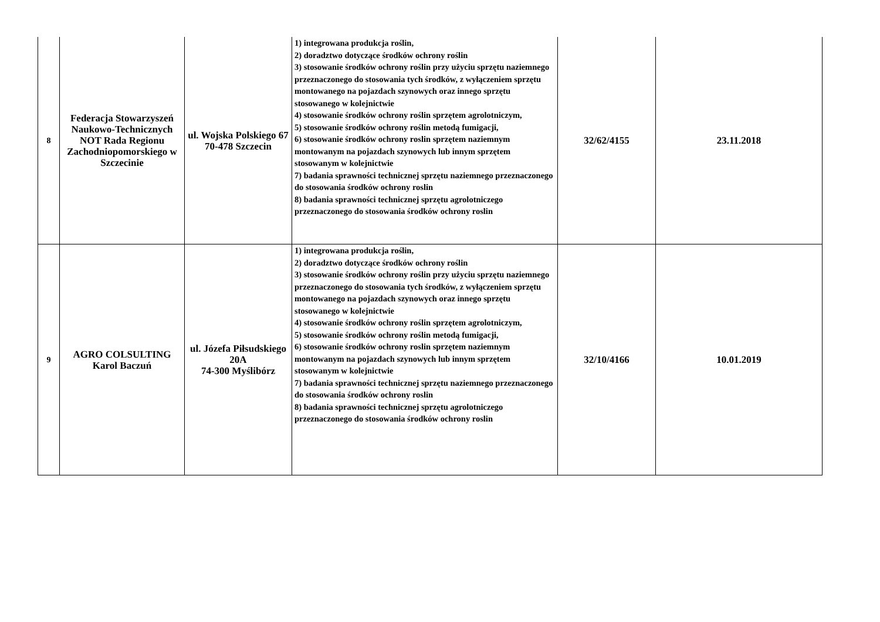| 8 | Federacja Stowarzyszeń Naukowo-Technicznych NOT Rada Regionu Zachodniopomorskiego w Szczecinie | ul. Wojska Polskiego 67 70-478 Szczecin | 1) integrowana produkcja roślin, 2) doradztwo dotyczące środków ochrony roślin 3) stosowanie środków ochrony roślin przy użyciu sprzętu naziemnego przeznaczonego do stosowania tych środków, z wyłączeniem sprzętu montowanego na pojazdach szynowych oraz innego sprzętu stosowanego w kolejnictwie 4) stosowanie środków ochrony roślin sprzętem agrolotniczym, 5) stosowanie środków ochrony roślin metodą fumigacji, 6) stosowanie środków ochrony roslin sprzętem naziemnym montowanym na pojazdach szynowych lub innym sprzętem stosowanym w kolejnictwie 7) badania sprawności technicznej sprzętu naziemnego przeznaczonego do stosowania środków ochrony roslin 8) badania sprawności technicznej sprzętu agrolotniczego przeznaczonego do stosowania środków ochrony roslin | 32/62/4155 | 23.11.2018 |
| 9 | AGRO COLSULTING Karol Baczuń | ul. Józefa Piłsudskiego 20A 74-300 Myślibórz | 1) integrowana produkcja roślin, 2) doradztwo dotyczące środków ochrony roślin 3) stosowanie środków ochrony roślin przy użyciu sprzętu naziemnego przeznaczonego do stosowania tych środków, z wyłączeniem sprzętu montowanego na pojazdach szynowych oraz innego sprzętu stosowanego w kolejnictwie 4) stosowanie środków ochrony roślin sprzętem agrolotniczym, 5) stosowanie środków ochrony roślin metodą fumigacji, 6) stosowanie środków ochrony roslin sprzętem naziemnym montowanym na pojazdach szynowych lub innym sprzętem stosowanym w kolejnictwie 7) badania sprawności technicznej sprzętu naziemnego przeznaczonego do stosowania środków ochrony roslin 8) badania sprawności technicznej sprzętu agrolotniczego przeznaczonego do stosowania środków ochrony roslin | 32/10/4166 | 10.01.2019 |